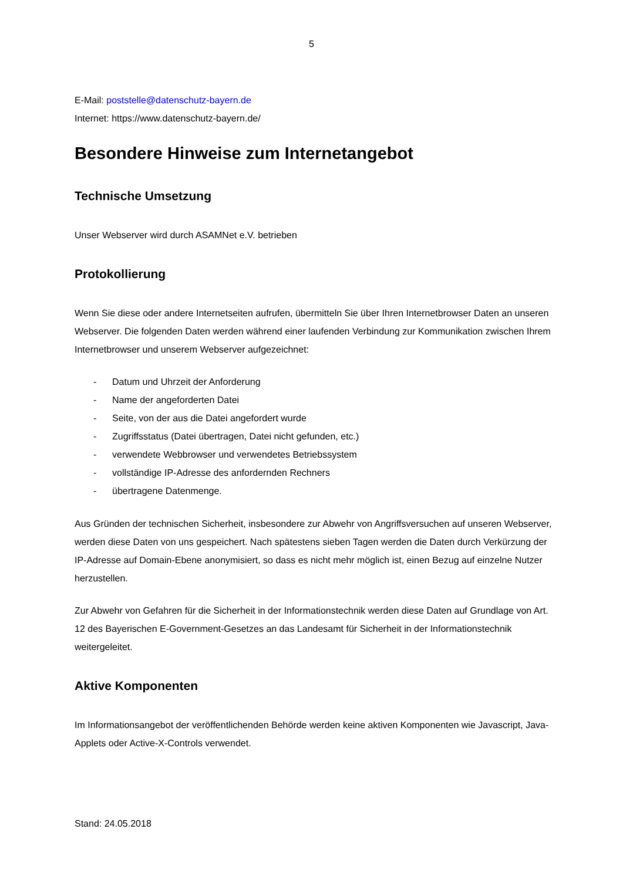5
E-Mail: poststelle@datenschutz-bayern.de
Internet: https://www.datenschutz-bayern.de/
Besondere Hinweise zum Internetangebot
Technische Umsetzung
Unser Webserver wird durch ASAMNet e.V. betrieben
Protokollierung
Wenn Sie diese oder andere Internetseiten aufrufen, übermitteln Sie über Ihren Internetbrowser Daten an unseren Webserver. Die folgenden Daten werden während einer laufenden Verbindung zur Kommunikation zwischen Ihrem Internetbrowser und unserem Webserver aufgezeichnet:
- Datum und Uhrzeit der Anforderung
- Name der angeforderten Datei
- Seite, von der aus die Datei angefordert wurde
- Zugriffsstatus (Datei übertragen, Datei nicht gefunden, etc.)
- verwendete Webbrowser und verwendetes Betriebssystem
- vollständige IP-Adresse des anfordernden Rechners
- übertragene Datenmenge.
Aus Gründen der technischen Sicherheit, insbesondere zur Abwehr von Angriffsversuchen auf unseren Webserver, werden diese Daten von uns gespeichert. Nach spätestens sieben Tagen werden die Daten durch Verkürzung der IP-Adresse auf Domain-Ebene anonymisiert, so dass es nicht mehr möglich ist, einen Bezug auf einzelne Nutzer herzustellen.
Zur Abwehr von Gefahren für die Sicherheit in der Informationstechnik werden diese Daten auf Grundlage von Art. 12 des Bayerischen E-Government-Gesetzes an das Landesamt für Sicherheit in der Informationstechnik weitergeleitet.
Aktive Komponenten
Im Informationsangebot der veröffentlichenden Behörde werden keine aktiven Komponenten wie Javascript, Java-Applets oder Active-X-Controls verwendet.
Stand: 24.05.2018